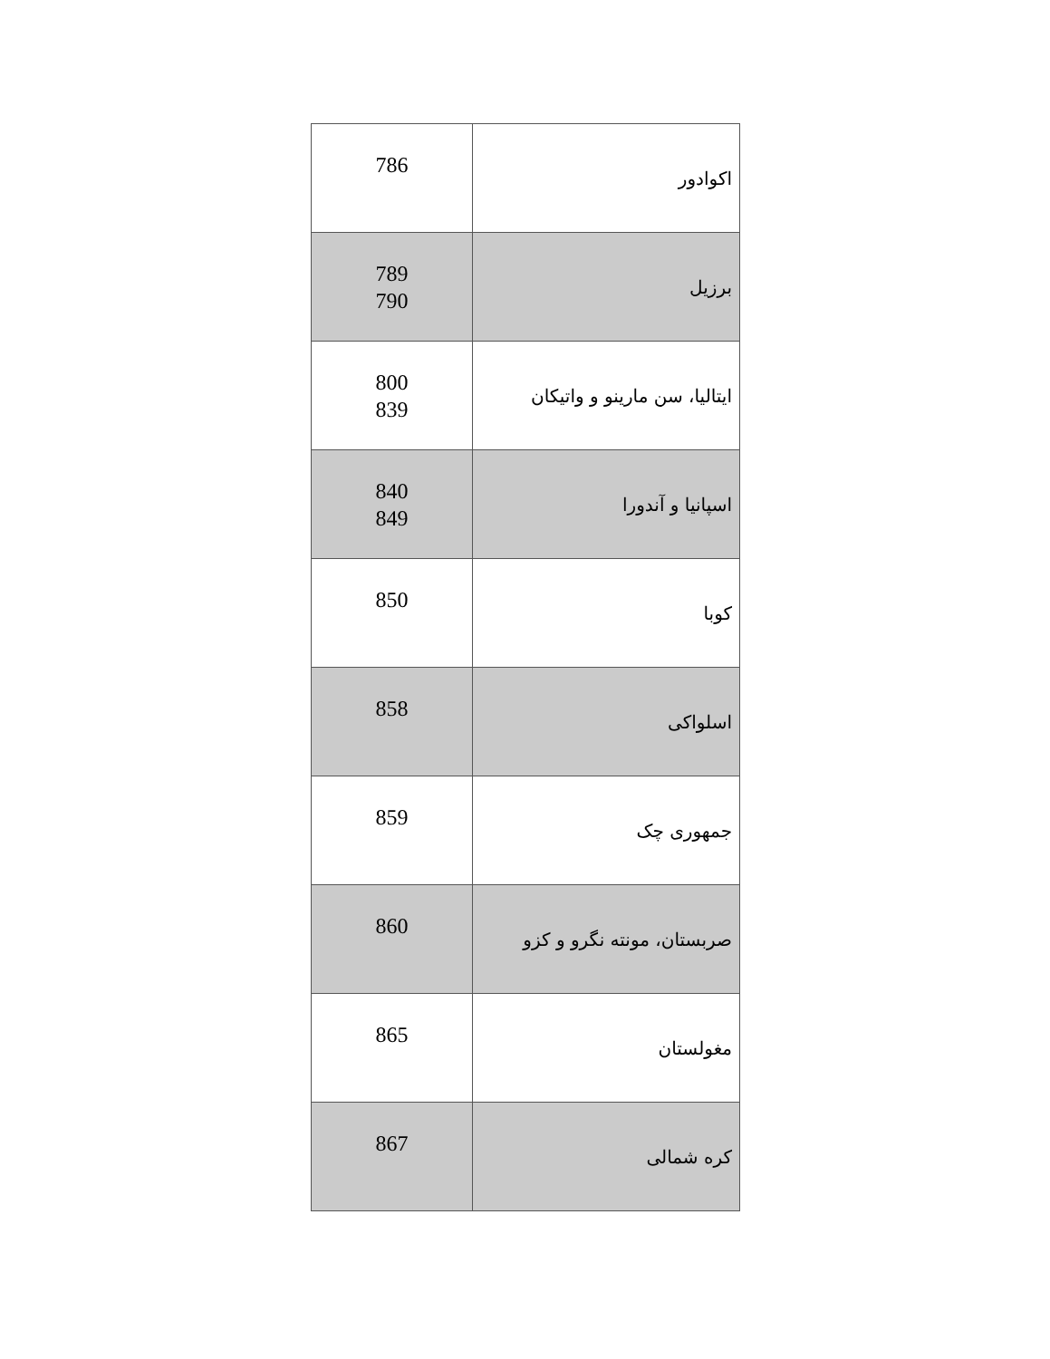| اکوادور | 786 |
| برزیل | 789 790 |
| ایتالیا، سن مارینو و واتیکان | 800 839 |
| اسپانیا و آندورا | 840 849 |
| کوبا | 850 |
| اسلواکی | 858 |
| جمهوری چک | 859 |
| صربستان، مونته نگرو و کزو | 860 |
| مغولستان | 865 |
| کره شمالی | 867 |